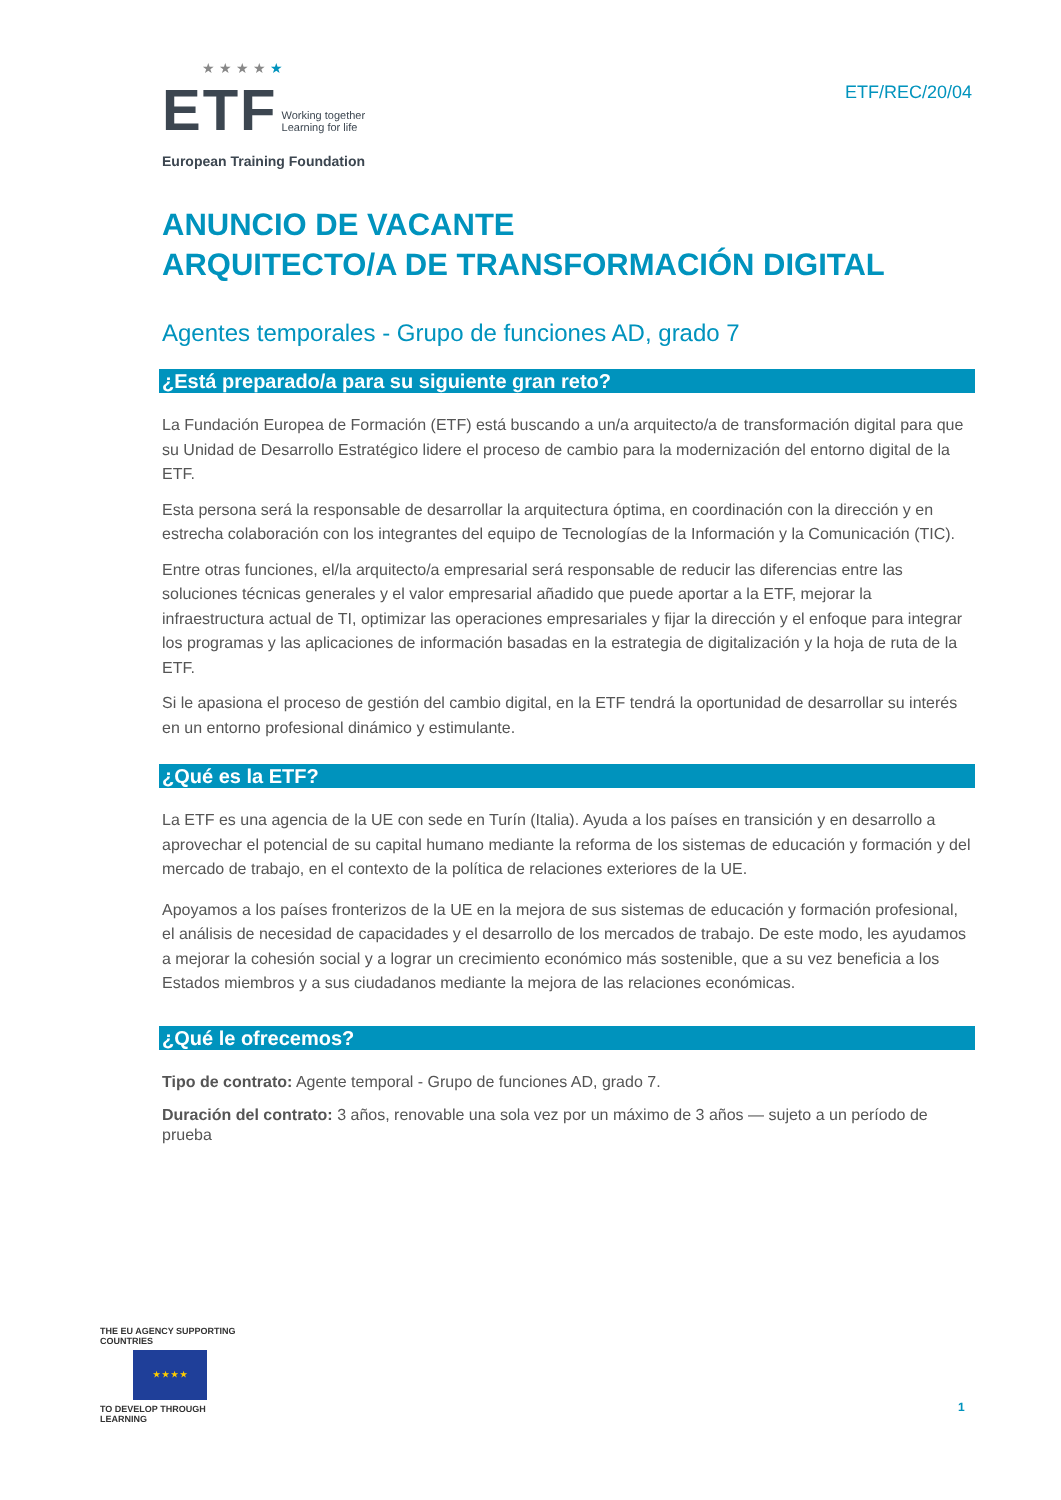★ ★ ★ ★ ★
ETF Working together
Learning for life
European Training Foundation
ETF/REC/20/04
ANUNCIO DE VACANTE
ARQUITECTO/A DE TRANSFORMACIÓN DIGITAL
Agentes temporales - Grupo de funciones AD, grado 7
¿Está preparado/a para su siguiente gran reto?
La Fundación Europea de Formación (ETF) está buscando a un/a arquitecto/a de transformación digital para que su Unidad de Desarrollo Estratégico lidere el proceso de cambio para la modernización del entorno digital de la ETF.
Esta persona será la responsable de desarrollar la arquitectura óptima, en coordinación con la dirección y en estrecha colaboración con los integrantes del equipo de Tecnologías de la Información y la Comunicación (TIC).
Entre otras funciones, el/la arquitecto/a empresarial será responsable de reducir las diferencias entre las soluciones técnicas generales y el valor empresarial añadido que puede aportar a la ETF, mejorar la infraestructura actual de TI, optimizar las operaciones empresariales y fijar la dirección y el enfoque para integrar los programas y las aplicaciones de información basadas en la estrategia de digitalización y la hoja de ruta de la ETF.
Si le apasiona el proceso de gestión del cambio digital, en la ETF tendrá la oportunidad de desarrollar su interés en un entorno profesional dinámico y estimulante.
¿Qué es la ETF?
La ETF es una agencia de la UE con sede en Turín (Italia). Ayuda a los países en transición y en desarrollo a aprovechar el potencial de su capital humano mediante la reforma de los sistemas de educación y formación y del mercado de trabajo, en el contexto de la política de relaciones exteriores de la UE.
Apoyamos a los países fronterizos de la UE en la mejora de sus sistemas de educación y formación profesional, el análisis de necesidad de capacidades y el desarrollo de los mercados de trabajo. De este modo, les ayudamos a mejorar la cohesión social y a lograr un crecimiento económico más sostenible, que a su vez beneficia a los Estados miembros y a sus ciudadanos mediante la mejora de las relaciones económicas.
¿Qué le ofrecemos?
Tipo de contrato: Agente temporal - Grupo de funciones AD, grado 7.
Duración del contrato: 3 años, renovable una sola vez por un máximo de 3 años — sujeto a un período de prueba
THE EU AGENCY SUPPORTING COUNTRIES
★ ★ ★ ★
TO DEVELOP THROUGH LEARNING
1